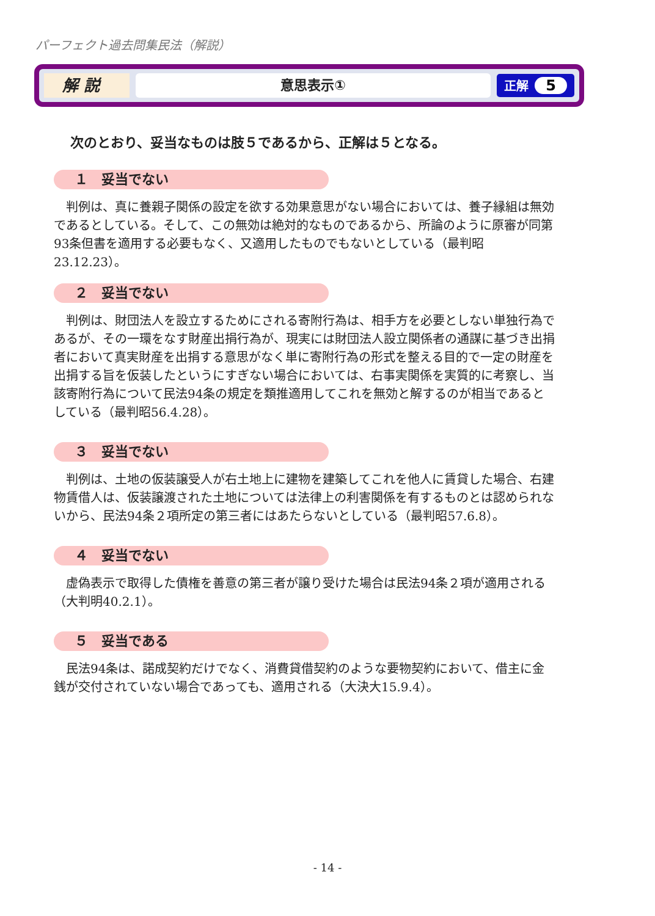パーフェクト過去問集民法（解説）
解 説
意思表示①
正解 5
次のとおり、妥当なものは肢５であるから、正解は５となる。
１　妥当でない
判例は、真に養親子関係の設定を欲する効果意思がない場合においては、養子縁組は無効であるとしている。そして、この無効は絶対的なものであるから、所論のように原審が同第93条但書を適用する必要もなく、又適用したものでもないとしている（最判昭23.12.23）。
２　妥当でない
判例は、財団法人を設立するためにされる寄附行為は、相手方を必要としない単独行為であるが、その一環をなす財産出捐行為が、現実には財団法人設立関係者の通謀に基づき出捐者において真実財産を出捐する意思がなく単に寄附行為の形式を整える目的で一定の財産を出捐する旨を仮装したというにすぎない場合においては、右事実関係を実質的に考察し、当該寄附行為について民法94条の規定を類推適用してこれを無効と解するのが相当であるとしている（最判昭56.4.28）。
３　妥当でない
判例は、土地の仮装譲受人が右土地上に建物を建築してこれを他人に賃貸した場合、右建物賃借人は、仮装譲渡された土地については法律上の利害関係を有するものとは認められないから、民法94条２項所定の第三者にはあたらないとしている（最判昭57.6.8）。
４　妥当でない
虚偽表示で取得した債権を善意の第三者が譲り受けた場合は民法94条２項が適用される（大判明40.2.1）。
５　妥当である
民法94条は、諾成契約だけでなく、消費貸借契約のような要物契約において、借主に金銭が交付されていない場合であっても、適用される（大決大15.9.4）。
- 14 -